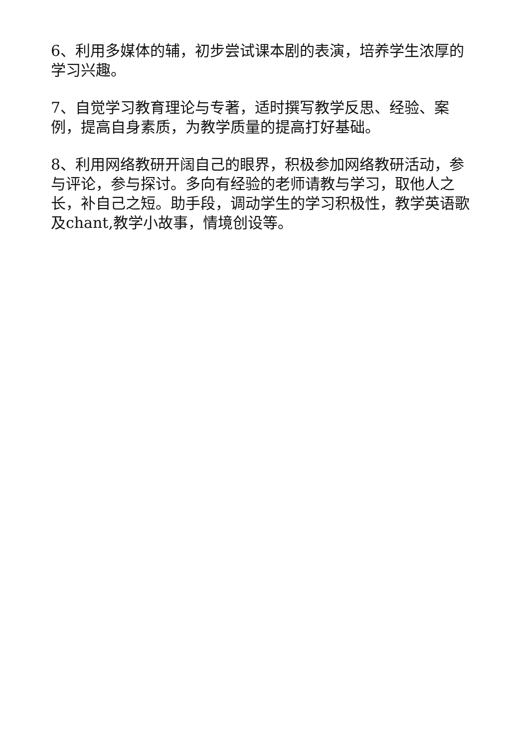6、利用多媒体的辅，初步尝试课本剧的表演，培养学生浓厚的学习兴趣。
7、自觉学习教育理论与专著，适时撰写教学反思、经验、案例，提高自身素质，为教学质量的提高打好基础。
8、利用网络教研开阔自己的眼界，积极参加网络教研活动，参与评论，参与探讨。多向有经验的老师请教与学习，取他人之长，补自己之短。助手段，调动学生的学习积极性，教学英语歌及chant,教学小故事，情境创设等。